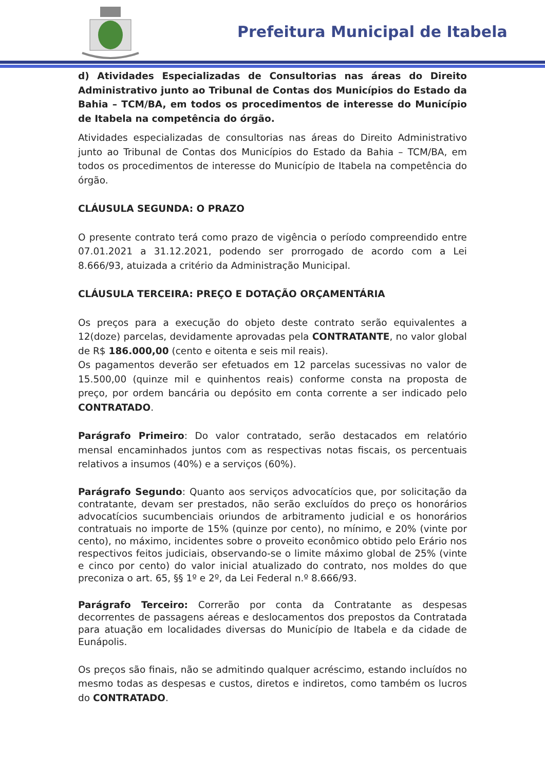Prefeitura Municipal de Itabela
d) Atividades Especializadas de Consultorias nas áreas do Direito Administrativo junto ao Tribunal de Contas dos Municípios do Estado da Bahia – TCM/BA, em todos os procedimentos de interesse do Município de Itabela na competência do órgão.
Atividades especializadas de consultorias nas áreas do Direito Administrativo junto ao Tribunal de Contas dos Municípios do Estado da Bahia – TCM/BA, em todos os procedimentos de interesse do Município de Itabela na competência do órgão.
CLÁUSULA SEGUNDA: O PRAZO
O presente contrato terá como prazo de vigência o período compreendido entre 07.01.2021 a 31.12.2021, podendo ser prorrogado de acordo com a Lei 8.666/93, atuizada a critério da Administração Municipal.
CLÁUSULA TERCEIRA: PREÇO E DOTAÇÃO ORÇAMENTÁRIA
Os preços para a execução do objeto deste contrato serão equivalentes a 12(doze) parcelas, devidamente aprovadas pela CONTRATANTE, no valor global de R$ 186.000,00 (cento e oitenta e seis mil reais).
Os pagamentos deverão ser efetuados em 12 parcelas sucessivas no valor de 15.500,00 (quinze mil e quinhentos reais) conforme consta na proposta de preço, por ordem bancária ou depósito em conta corrente a ser indicado pelo CONTRATADO.
Parágrafo Primeiro: Do valor contratado, serão destacados em relatório mensal encaminhados juntos com as respectivas notas fiscais, os percentuais relativos a insumos (40%) e a serviços (60%).
Parágrafo Segundo: Quanto aos serviços advocatícios que, por solicitação da contratante, devam ser prestados, não serão excluídos do preço os honorários advocatícios sucumbenciais oriundos de arbitramento judicial e os honorários contratuais no importe de 15% (quinze por cento), no mínimo, e 20% (vinte por cento), no máximo, incidentes sobre o proveito econômico obtido pelo Erário nos respectivos feitos judiciais, observando-se o limite máximo global de 25% (vinte e cinco por cento) do valor inicial atualizado do contrato, nos moldes do que preconiza o art. 65, §§ 1º e 2º, da Lei Federal n.º 8.666/93.
Parágrafo Terceiro: Correrão por conta da Contratante as despesas decorrentes de passagens aéreas e deslocamentos dos prepostos da Contratada para atuação em localidades diversas do Município de Itabela e da cidade de Eunápolis.
Os preços são finais, não se admitindo qualquer acréscimo, estando incluídos no mesmo todas as despesas e custos, diretos e indiretos, como também os lucros do CONTRATADO.